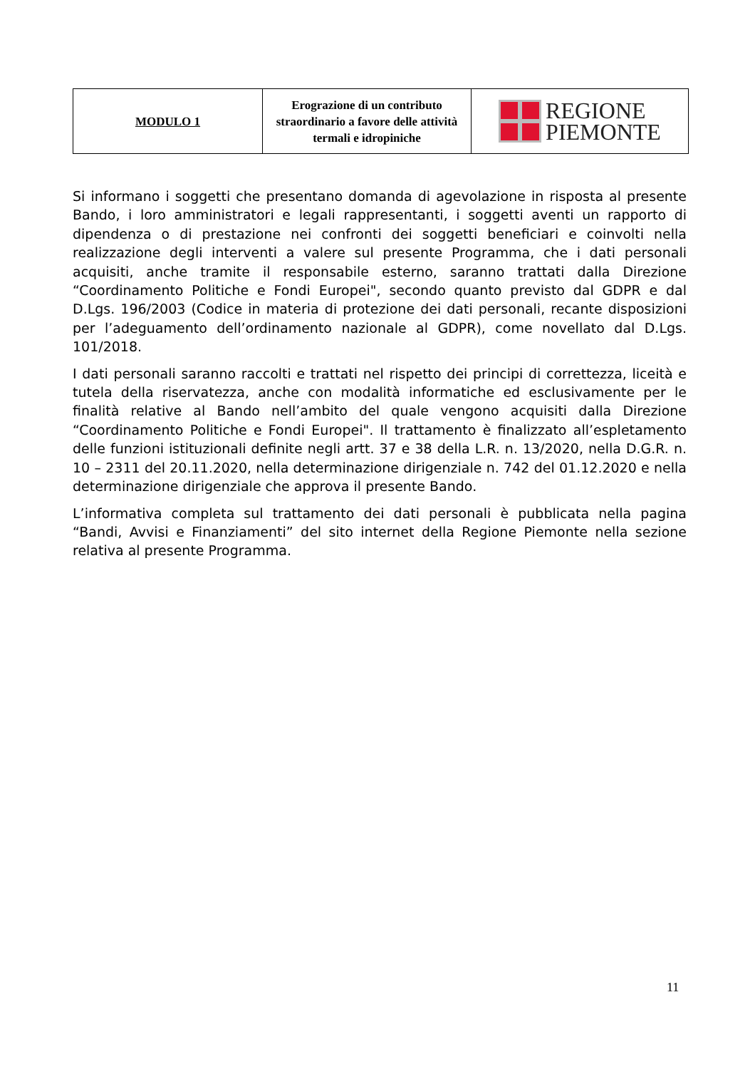| MODULO 1 | Erograzione di un contributo straordinario a favore delle attività termali e idropiniche | REGIONE PIEMONTE |
Si informano i soggetti che presentano domanda di agevolazione in risposta al presente Bando, i loro amministratori e legali rappresentanti, i soggetti aventi un rapporto di dipendenza o di prestazione nei confronti dei soggetti beneficiari e coinvolti nella realizzazione degli interventi a valere sul presente Programma, che i dati personali acquisiti, anche tramite il responsabile esterno, saranno trattati dalla Direzione “Coordinamento Politiche e Fondi Europei", secondo quanto previsto dal GDPR e dal D.Lgs. 196/2003 (Codice in materia di protezione dei dati personali, recante disposizioni per l’adeguamento dell’ordinamento nazionale al GDPR), come novellato dal D.Lgs. 101/2018.
I dati personali saranno raccolti e trattati nel rispetto dei principi di correttezza, liceità e tutela della riservatezza, anche con modalità informatiche ed esclusivamente per le finalità relative al Bando nell’ambito del quale vengono acquisiti dalla Direzione “Coordinamento Politiche e Fondi Europei". Il trattamento è finalizzato all’espletamento delle funzioni istituzionali definite negli artt. 37 e 38 della L.R. n. 13/2020, nella D.G.R. n. 10 – 2311 del 20.11.2020, nella determinazione dirigenziale n. 742 del 01.12.2020 e nella determinazione dirigenziale che approva il presente Bando.
L’informativa completa sul trattamento dei dati personali è pubblicata nella pagina “Bandi, Avvisi e Finanziamenti” del sito internet della Regione Piemonte nella sezione relativa al presente Programma.
11